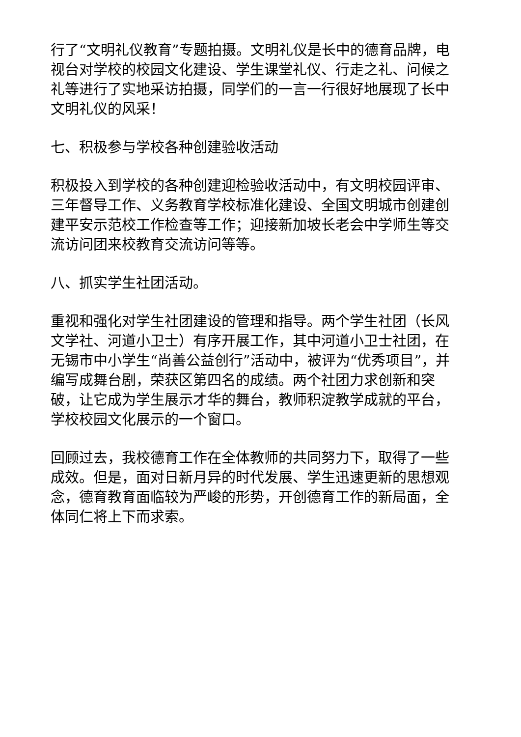行了“文明礼仪教育”专题拍摄。文明礼仪是长中的德育品牌，电视台对学校的校园文化建设、学生课堂礼仪、行走之礼、问候之礼等进行了实地采访拍摄，同学们的一言一行很好地展现了长中文明礼仪的风采！
七、积极参与学校各种创建验收活动
积极投入到学校的各种创建迎检验收活动中，有文明校园评审、三年督导工作、义务教育学校标准化建设、全国文明城市创建创建平安示范校工作检查等工作；迎接新加坡长老会中学师生等交流访问团来校教育交流访问等等。
八、抓实学生社团活动。
重视和强化对学生社团建设的管理和指导。两个学生社团（长风文学社、河道小卫士）有序开展工作，其中河道小卫士社团，在无锡市中小学生“尚善公益创行”活动中，被评为“优秀项目”，并编写成舞台剧，荣获区第四名的成绩。两个社团力求创新和突破，让它成为学生展示才华的舞台，教师积淀教学成就的平台，学校校园文化展示的一个窗口。
回顾过去，我校德育工作在全体教师的共同努力下，取得了一些成效。但是，面对日新月异的时代发展、学生迅速更新的思想观念，德育教育面临较为严峻的形势，开创德育工作的新局面，全体同仁将上下而求索。